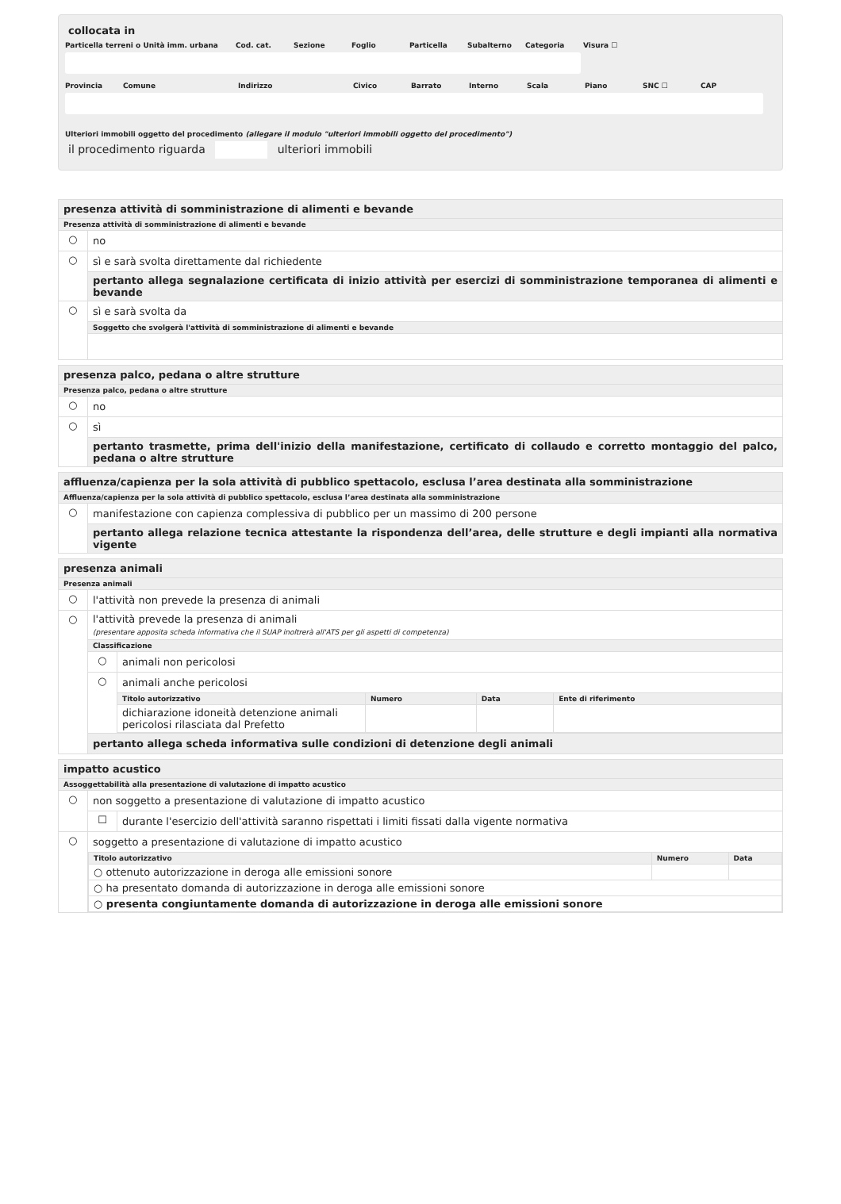collocata in
Particella terreni o Unità imm. urbana Cod. cat. Sezione Foglio Particella Subalterno Categoria Visura ☐
Provincia Comune Indirizzo Civico Barrato Interno Scala Piano SNC ☐ CAP
Ulteriori immobili oggetto del procedimento (allegare il modulo "ulteriori immobili oggetto del procedimento")
il procedimento riguarda ulteriori immobili
presenza attività di somministrazione di alimenti e bevande
Presenza attività di somministrazione di alimenti e bevande
○ no
○
sì e sarà svolta direttamente dal richiedente
pertanto allega segnalazione certificata di inizio attività per esercizi di somministrazione temporanea di alimenti e bevande
○ sì e sarà svolta da
Soggetto che svolgerà l'attività di somministrazione di alimenti e bevande
presenza palco, pedana o altre strutture
Presenza palco, pedana o altre strutture
○ no
○ sì
pertanto trasmette, prima dell'inizio della manifestazione, certificato di collaudo e corretto montaggio del palco, pedana o altre strutture
affluenza/capienza per la sola attività di pubblico spettacolo, esclusa l’area destinata alla somministrazione
Affluenza/capienza per la sola attività di pubblico spettacolo, esclusa l’area destinata alla somministrazione
○
manifestazione con capienza complessiva di pubblico per un massimo di 200 persone
pertanto allega relazione tecnica attestante la rispondenza dell’area, delle strutture e degli impianti alla normativa vigente
presenza animali
Presenza animali
○
l'attività non prevede la presenza di animali
○
l'attività prevede la presenza di animali
(presentare apposita scheda informativa che il SUAP inoltrerà all'ATS per gli aspetti di competenza)
Classificazione
○ animali non pericolosi
○ animali anche pericolosi
| Titolo autorizzativo | Numero | Data | Ente di riferimento |
| --- | --- | --- | --- |
| dichiarazione idoneità detenzione animali pericolosi rilasciata dal Prefetto | | | |
pertanto allega scheda informativa sulle condizioni di detenzione degli animali
impatto acustico
Assoggettabilità alla presentazione di valutazione di impatto acustico
○
non soggetto a presentazione di valutazione di impatto acustico
☐
durante l'esercizio dell'attività saranno rispettati i limiti fissati dalla vigente normativa
○
soggetto a presentazione di valutazione di impatto acustico
| Titolo autorizzativo | Numero | Data |
| --- | --- | --- |
| ○ ottenuto autorizzazione in deroga alle emissioni sonore | | |
| ○ ha presentato domanda di autorizzazione in deroga alle emissioni sonore | | |
| ○ presenta congiuntamente domanda di autorizzazione in deroga alle emissioni sonore | | |